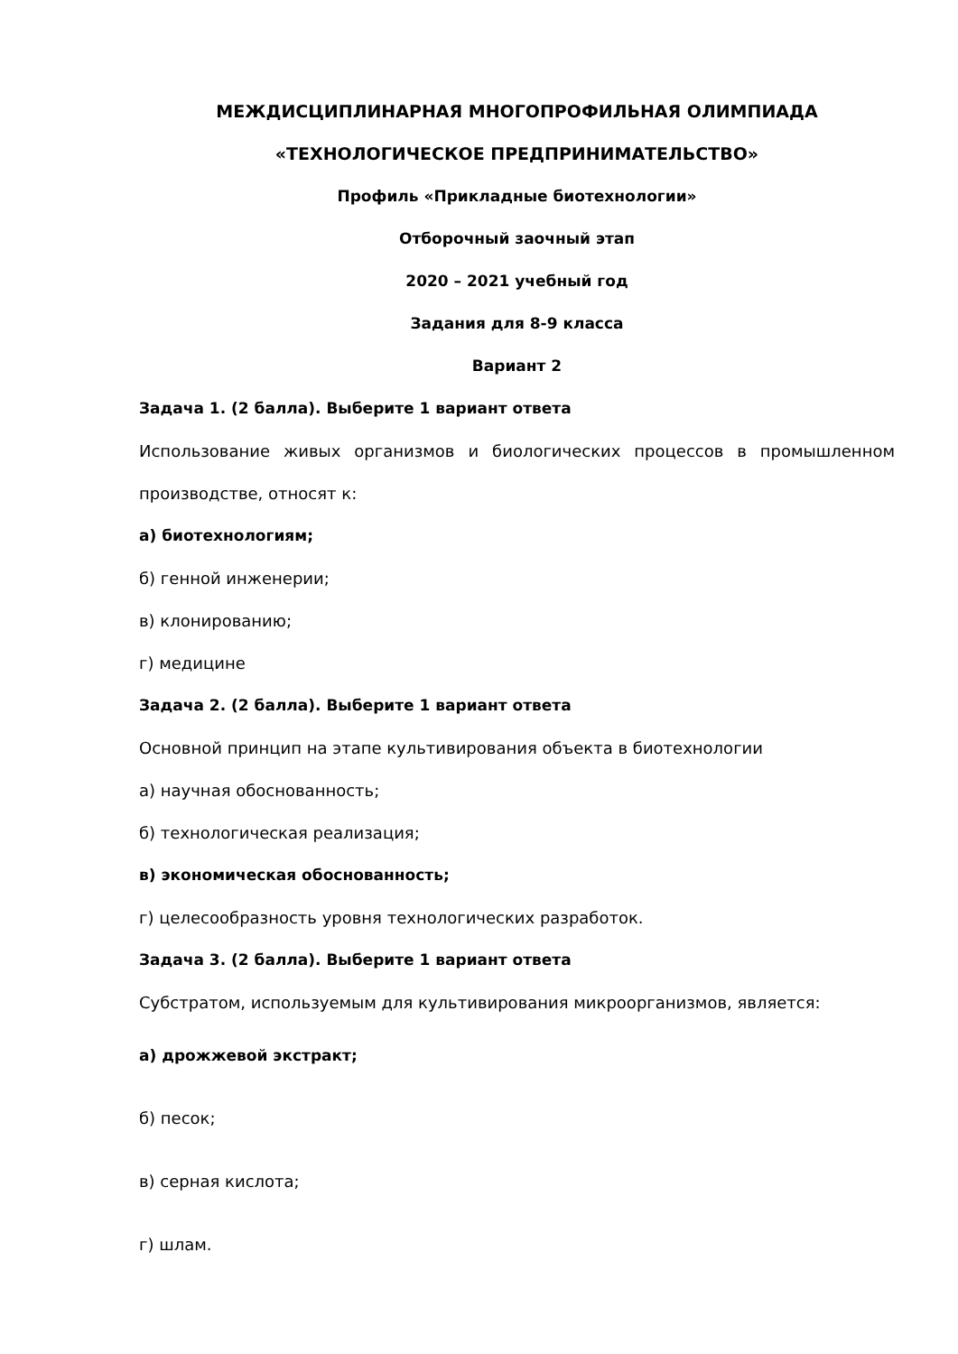МЕЖДИСЦИПЛИНАРНАЯ МНОГОПРОФИЛЬНАЯ ОЛИМПИАДА
«ТЕХНОЛОГИЧЕСКОЕ ПРЕДПРИНИМАТЕЛЬСТВО»
Профиль «Прикладные биотехнологии»
Отборочный заочный этап
2020 – 2021 учебный год
Задания для 8-9 класса
Вариант 2
Задача 1. (2 балла). Выберите 1 вариант ответа
Использование живых организмов и биологических процессов в промышленном производстве, относят к:
а) биотехнологиям;
б) генной инженерии;
в) клонированию;
г) медицине
Задача 2. (2 балла). Выберите 1 вариант ответа
Основной принцип на этапе культивирования объекта в биотехнологии
а) научная обоснованность;
б) технологическая реализация;
в) экономическая обоснованность;
г) целесообразность уровня технологических разработок.
Задача 3. (2 балла). Выберите 1 вариант ответа
Субстратом, используемым для культивирования микроорганизмов, является:
а) дрожжевой экстракт;
б) песок;
в) серная кислота;
г) шлам.